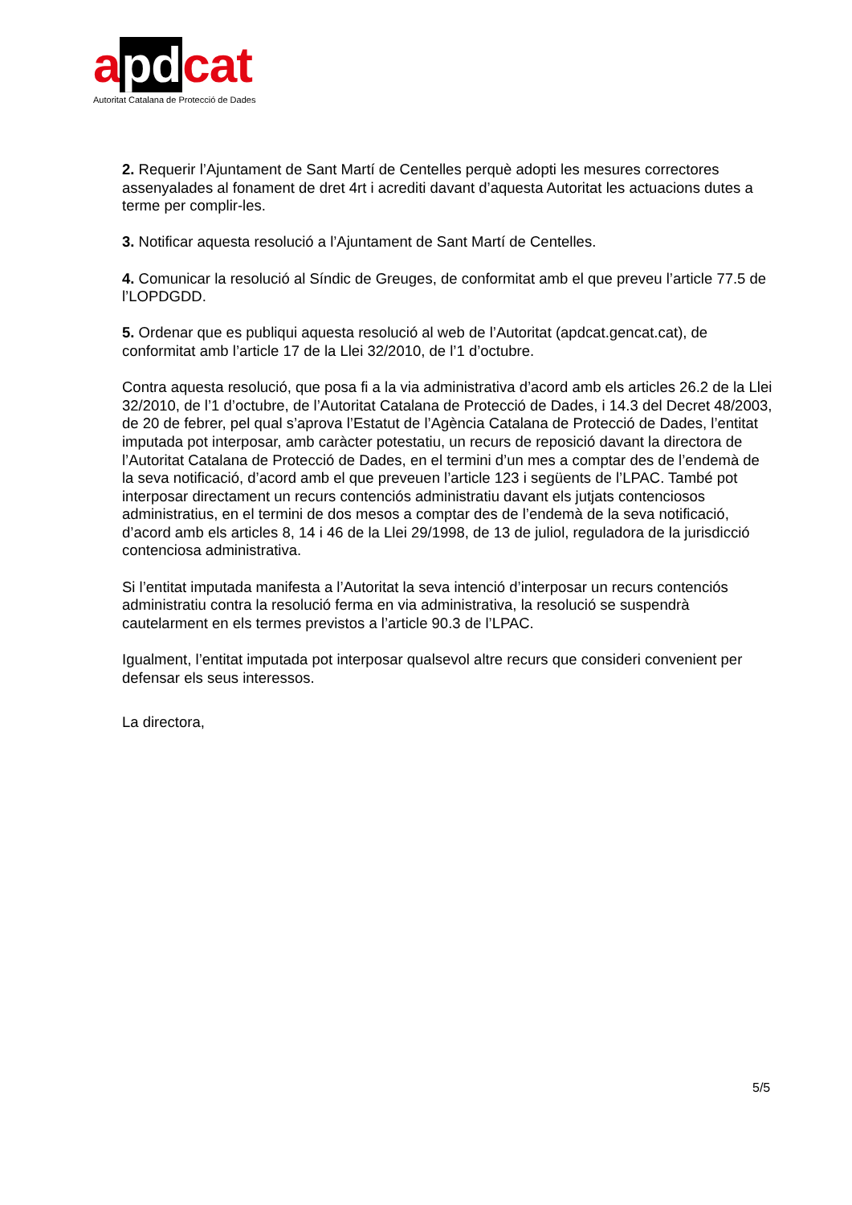apdcat
Autoritat Catalana de Protecció de Dades
2. Requerir l’Ajuntament de Sant Martí de Centelles perquè adopti les mesures correctores assenyalades al fonament de dret 4rt i acrediti davant d’aquesta Autoritat les actuacions dutes a terme per complir-les.
3. Notificar aquesta resolució a l’Ajuntament de Sant Martí de Centelles.
4. Comunicar la resolució al Síndic de Greuges, de conformitat amb el que preveu l’article 77.5 de l’LOPDGDD.
5. Ordenar que es publiqui aquesta resolució al web de l’Autoritat (apdcat.gencat.cat), de conformitat amb l’article 17 de la Llei 32/2010, de l’1 d’octubre.
Contra aquesta resolució, que posa fi a la via administrativa d’acord amb els articles 26.2 de la Llei 32/2010, de l’1 d’octubre, de l’Autoritat Catalana de Protecció de Dades, i 14.3 del Decret 48/2003, de 20 de febrer, pel qual s’aprova l’Estatut de l’Agència Catalana de Protecció de Dades, l’entitat imputada pot interposar, amb caràcter potestatiu, un recurs de reposició davant la directora de l’Autoritat Catalana de Protecció de Dades, en el termini d’un mes a comptar des de l’endemà de la seva notificació, d’acord amb el que preveuen l’article 123 i següents de l’LPAC. També pot interposar directament un recurs contenciós administratiu davant els jutjats contenciosos administratius, en el termini de dos mesos a comptar des de l’endemà de la seva notificació, d’acord amb els articles 8, 14 i 46 de la Llei 29/1998, de 13 de juliol, reguladora de la jurisdicció contenciosa administrativa.
Si l’entitat imputada manifesta a l’Autoritat la seva intenció d’interposar un recurs contenciós administratiu contra la resolució ferma en via administrativa, la resolució se suspendrà cautelarment en els termes previstos a l’article 90.3 de l’LPAC.
Igualment, l’entitat imputada pot interposar qualsevol altre recurs que consideri convenient per defensar els seus interessos.
La directora,
5/5